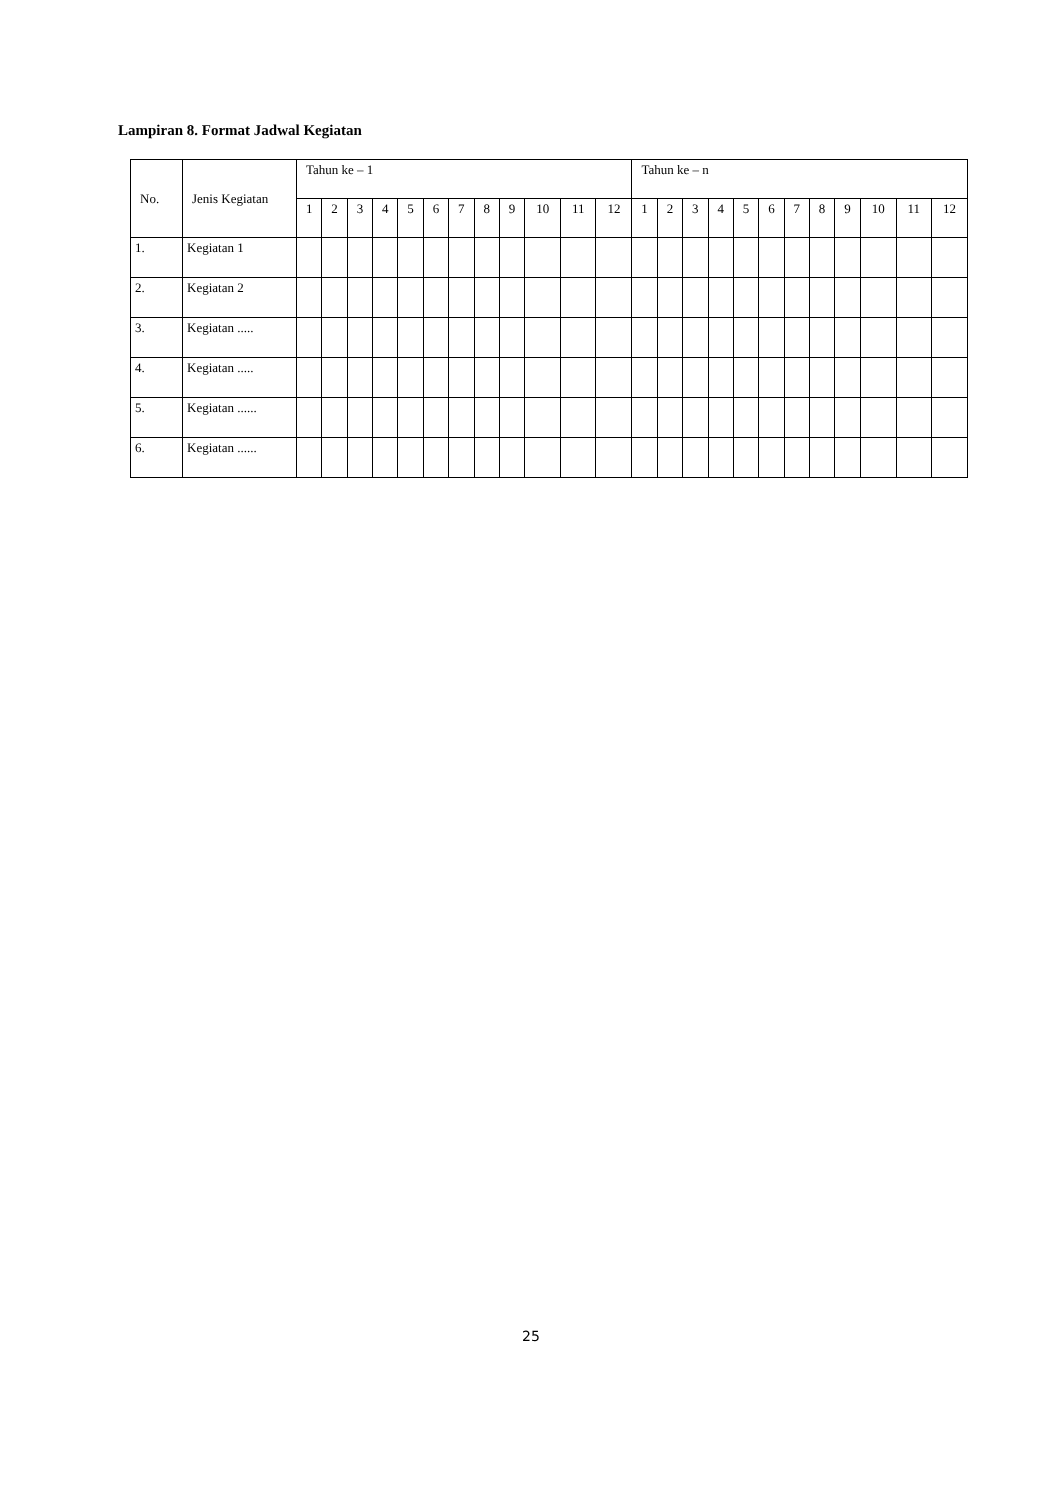Lampiran 8. Format Jadwal Kegiatan
| No. | Jenis Kegiatan | Tahun ke – 1 | | | | | | | | | | | | Tahun ke – n | | | | | | | | | | | |
| --- | --- | --- | --- | --- | --- | --- | --- | --- | --- | --- | --- | --- | --- | --- | --- | --- | --- | --- | --- | --- | --- | --- | --- | --- | --- |
| | | 1 | 2 | 3 | 4 | 5 | 6 | 7 | 8 | 9 | 10 | 11 | 12 | 1 | 2 | 3 | 4 | 5 | 6 | 7 | 8 | 9 | 10 | 11 | 12 |
| 1. | Kegiatan 1 | | | | | | | | | | | | | | | | | | | | | | | | |
| 2. | Kegiatan 2 | | | | | | | | | | | | | | | | | | | | | | | | |
| 3. | Kegiatan ..... | | | | | | | | | | | | | | | | | | | | | | | | |
| 4. | Kegiatan ..... | | | | | | | | | | | | | | | | | | | | | | | | |
| 5. | Kegiatan ...... | | | | | | | | | | | | | | | | | | | | | | | | |
| 6. | Kegiatan ...... | | | | | | | | | | | | | | | | | | | | | | | | |
25